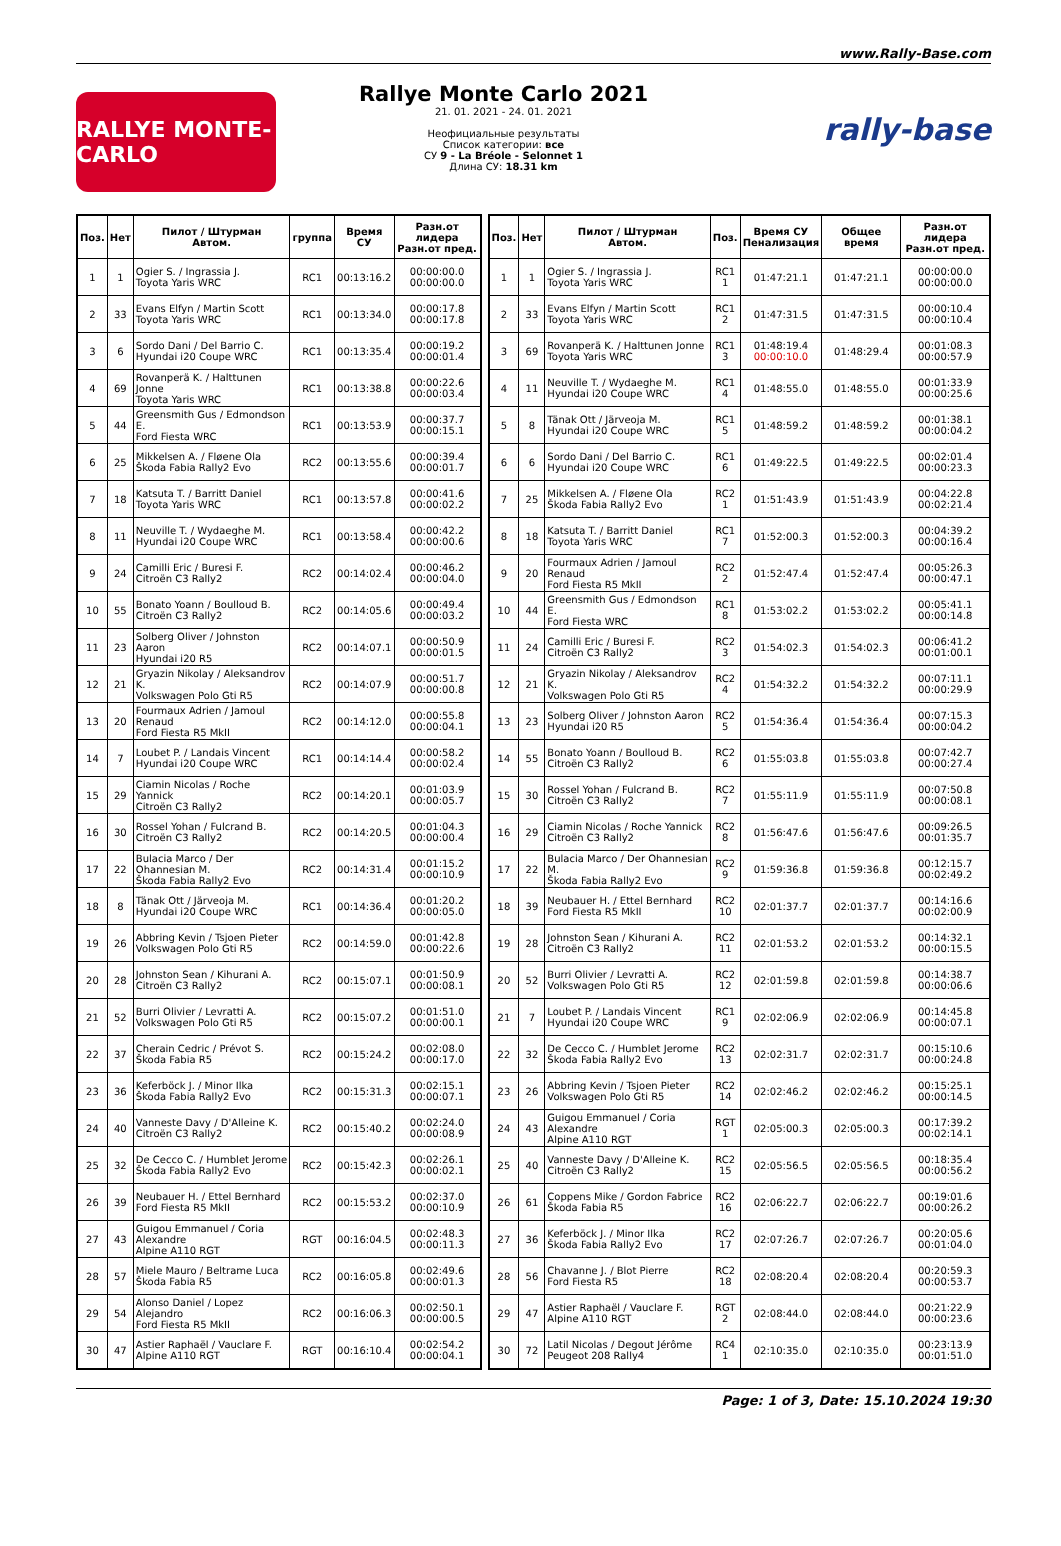www.Rally-Base.com
RALLYE MONTE-CARLO
Rallye Monte Carlo 2021
21. 01. 2021 - 24. 01. 2021
Неофициальные результаты
Список категории: все
СУ 9 - La Bréole - Selonnet 1
Длина СУ: 18.31 km
rally-base
| Поз. | Нет | Пилот / Штурман Автом. | группа | Время СУ | Разн.от лидера Разн.от пред. |
| --- | --- | --- | --- | --- | --- |
| 1 | 1 | Ogier S. / Ingrassia J. Toyota Yaris WRC | RC1 | 00:13:16.2 | 00:00:00.0 00:00:00.0 |
| 2 | 33 | Evans Elfyn / Martin Scott Toyota Yaris WRC | RC1 | 00:13:34.0 | 00:00:17.8 00:00:17.8 |
| 3 | 6 | Sordo Dani / Del Barrio C. Hyundai i20 Coupe WRC | RC1 | 00:13:35.4 | 00:00:19.2 00:00:01.4 |
| 4 | 69 | Rovanperä K. / Halttunen Jonne Toyota Yaris WRC | RC1 | 00:13:38.8 | 00:00:22.6 00:00:03.4 |
| 5 | 44 | Greensmith Gus / Edmondson E. Ford Fiesta WRC | RC1 | 00:13:53.9 | 00:00:37.7 00:00:15.1 |
| 6 | 25 | Mikkelsen A. / Fløene Ola Škoda Fabia Rally2 Evo | RC2 | 00:13:55.6 | 00:00:39.4 00:00:01.7 |
| 7 | 18 | Katsuta T. / Barritt Daniel Toyota Yaris WRC | RC1 | 00:13:57.8 | 00:00:41.6 00:00:02.2 |
| 8 | 11 | Neuville T. / Wydaeghe M. Hyundai i20 Coupe WRC | RC1 | 00:13:58.4 | 00:00:42.2 00:00:00.6 |
| 9 | 24 | Camilli Eric / Buresi F. Citroën C3 Rally2 | RC2 | 00:14:02.4 | 00:00:46.2 00:00:04.0 |
| 10 | 55 | Bonato Yoann / Boulloud B. Citroën C3 Rally2 | RC2 | 00:14:05.6 | 00:00:49.4 00:00:03.2 |
| 11 | 23 | Solberg Oliver / Johnston Aaron Hyundai i20 R5 | RC2 | 00:14:07.1 | 00:00:50.9 00:00:01.5 |
| 12 | 21 | Gryazin Nikolay / Aleksandrov K. Volkswagen Polo Gti R5 | RC2 | 00:14:07.9 | 00:00:51.7 00:00:00.8 |
| 13 | 20 | Fourmaux Adrien / Jamoul Renaud Ford Fiesta R5 MkII | RC2 | 00:14:12.0 | 00:00:55.8 00:00:04.1 |
| 14 | 7 | Loubet P. / Landais Vincent Hyundai i20 Coupe WRC | RC1 | 00:14:14.4 | 00:00:58.2 00:00:02.4 |
| 15 | 29 | Ciamin Nicolas / Roche Yannick Citroën C3 Rally2 | RC2 | 00:14:20.1 | 00:01:03.9 00:00:05.7 |
| 16 | 30 | Rossel Yohan / Fulcrand B. Citroën C3 Rally2 | RC2 | 00:14:20.5 | 00:01:04.3 00:00:00.4 |
| 17 | 22 | Bulacia Marco / Der Ohannesian M. Škoda Fabia Rally2 Evo | RC2 | 00:14:31.4 | 00:01:15.2 00:00:10.9 |
| 18 | 8 | Tänak Ott / Järveoja M. Hyundai i20 Coupe WRC | RC1 | 00:14:36.4 | 00:01:20.2 00:00:05.0 |
| 19 | 26 | Abbring Kevin / Tsjoen Pieter Volkswagen Polo Gti R5 | RC2 | 00:14:59.0 | 00:01:42.8 00:00:22.6 |
| 20 | 28 | Johnston Sean / Kihurani A. Citroën C3 Rally2 | RC2 | 00:15:07.1 | 00:01:50.9 00:00:08.1 |
| 21 | 52 | Burri Olivier / Levratti A. Volkswagen Polo Gti R5 | RC2 | 00:15:07.2 | 00:01:51.0 00:00:00.1 |
| 22 | 37 | Cherain Cedric / Prévot S. Škoda Fabia R5 | RC2 | 00:15:24.2 | 00:02:08.0 00:00:17.0 |
| 23 | 36 | Keferböck J. / Minor Ilka Škoda Fabia Rally2 Evo | RC2 | 00:15:31.3 | 00:02:15.1 00:00:07.1 |
| 24 | 40 | Vanneste Davy / D'Alleine K. Citroën C3 Rally2 | RC2 | 00:15:40.2 | 00:02:24.0 00:00:08.9 |
| 25 | 32 | De Cecco C. / Humblet Jerome Škoda Fabia Rally2 Evo | RC2 | 00:15:42.3 | 00:02:26.1 00:00:02.1 |
| 26 | 39 | Neubauer H. / Ettel Bernhard Ford Fiesta R5 MkII | RC2 | 00:15:53.2 | 00:02:37.0 00:00:10.9 |
| 27 | 43 | Guigou Emmanuel / Coria Alexandre Alpine A110 RGT | RGT | 00:16:04.5 | 00:02:48.3 00:00:11.3 |
| 28 | 57 | Miele Mauro / Beltrame Luca Škoda Fabia R5 | RC2 | 00:16:05.8 | 00:02:49.6 00:00:01.3 |
| 29 | 54 | Alonso Daniel / Lopez Alejandro Ford Fiesta R5 MkII | RC2 | 00:16:06.3 | 00:02:50.1 00:00:00.5 |
| 30 | 47 | Astier Raphaël / Vauclare F. Alpine A110 RGT | RGT | 00:16:10.4 | 00:02:54.2 00:00:04.1 |
| Поз. | Нет | Пилот / Штурман Автом. | Поз. | Время СУ Пенализация | Общее время | Разн.от лидера Разн.от пред. |
| --- | --- | --- | --- | --- | --- | --- |
| 1 | 1 | Ogier S. / Ingrassia J. Toyota Yaris WRC | RC1 1 | 01:47:21.1 | 01:47:21.1 | 00:00:00.0 00:00:00.0 |
| 2 | 33 | Evans Elfyn / Martin Scott Toyota Yaris WRC | RC1 2 | 01:47:31.5 | 01:47:31.5 | 00:00:10.4 00:00:10.4 |
| 3 | 69 | Rovanperä K. / Halttunen Jonne Toyota Yaris WRC | RC1 3 | 01:48:19.4 00:00:10.0 | 01:48:29.4 | 00:01:08.3 00:00:57.9 |
| 4 | 11 | Neuville T. / Wydaeghe M. Hyundai i20 Coupe WRC | RC1 4 | 01:48:55.0 | 01:48:55.0 | 00:01:33.9 00:00:25.6 |
| 5 | 8 | Tänak Ott / Järveoja M. Hyundai i20 Coupe WRC | RC1 5 | 01:48:59.2 | 01:48:59.2 | 00:01:38.1 00:00:04.2 |
| 6 | 6 | Sordo Dani / Del Barrio C. Hyundai i20 Coupe WRC | RC1 6 | 01:49:22.5 | 01:49:22.5 | 00:02:01.4 00:00:23.3 |
| 7 | 25 | Mikkelsen A. / Fløene Ola Škoda Fabia Rally2 Evo | RC2 1 | 01:51:43.9 | 01:51:43.9 | 00:04:22.8 00:02:21.4 |
| 8 | 18 | Katsuta T. / Barritt Daniel Toyota Yaris WRC | RC1 7 | 01:52:00.3 | 01:52:00.3 | 00:04:39.2 00:00:16.4 |
| 9 | 20 | Fourmaux Adrien / Jamoul Renaud Ford Fiesta R5 MkII | RC2 2 | 01:52:47.4 | 01:52:47.4 | 00:05:26.3 00:00:47.1 |
| 10 | 44 | Greensmith Gus / Edmondson E. Ford Fiesta WRC | RC1 8 | 01:53:02.2 | 01:53:02.2 | 00:05:41.1 00:00:14.8 |
| 11 | 24 | Camilli Eric / Buresi F. Citroën C3 Rally2 | RC2 3 | 01:54:02.3 | 01:54:02.3 | 00:06:41.2 00:01:00.1 |
| 12 | 21 | Gryazin Nikolay / Aleksandrov K. Volkswagen Polo Gti R5 | RC2 4 | 01:54:32.2 | 01:54:32.2 | 00:07:11.1 00:00:29.9 |
| 13 | 23 | Solberg Oliver / Johnston Aaron Hyundai i20 R5 | RC2 5 | 01:54:36.4 | 01:54:36.4 | 00:07:15.3 00:00:04.2 |
| 14 | 55 | Bonato Yoann / Boulloud B. Citroën C3 Rally2 | RC2 6 | 01:55:03.8 | 01:55:03.8 | 00:07:42.7 00:00:27.4 |
| 15 | 30 | Rossel Yohan / Fulcrand B. Citroën C3 Rally2 | RC2 7 | 01:55:11.9 | 01:55:11.9 | 00:07:50.8 00:00:08.1 |
| 16 | 29 | Ciamin Nicolas / Roche Yannick Citroën C3 Rally2 | RC2 8 | 01:56:47.6 | 01:56:47.6 | 00:09:26.5 00:01:35.7 |
| 17 | 22 | Bulacia Marco / Der Ohannesian M. Škoda Fabia Rally2 Evo | RC2 9 | 01:59:36.8 | 01:59:36.8 | 00:12:15.7 00:02:49.2 |
| 18 | 39 | Neubauer H. / Ettel Bernhard Ford Fiesta R5 MkII | RC2 10 | 02:01:37.7 | 02:01:37.7 | 00:14:16.6 00:02:00.9 |
| 19 | 28 | Johnston Sean / Kihurani A. Citroën C3 Rally2 | RC2 11 | 02:01:53.2 | 02:01:53.2 | 00:14:32.1 00:00:15.5 |
| 20 | 52 | Burri Olivier / Levratti A. Volkswagen Polo Gti R5 | RC2 12 | 02:01:59.8 | 02:01:59.8 | 00:14:38.7 00:00:06.6 |
| 21 | 7 | Loubet P. / Landais Vincent Hyundai i20 Coupe WRC | RC1 9 | 02:02:06.9 | 02:02:06.9 | 00:14:45.8 00:00:07.1 |
| 22 | 32 | De Cecco C. / Humblet Jerome Škoda Fabia Rally2 Evo | RC2 13 | 02:02:31.7 | 02:02:31.7 | 00:15:10.6 00:00:24.8 |
| 23 | 26 | Abbring Kevin / Tsjoen Pieter Volkswagen Polo Gti R5 | RC2 14 | 02:02:46.2 | 02:02:46.2 | 00:15:25.1 00:00:14.5 |
| 24 | 43 | Guigou Emmanuel / Coria Alexandre Alpine A110 RGT | RGT 1 | 02:05:00.3 | 02:05:00.3 | 00:17:39.2 00:02:14.1 |
| 25 | 40 | Vanneste Davy / D'Alleine K. Citroën C3 Rally2 | RC2 15 | 02:05:56.5 | 02:05:56.5 | 00:18:35.4 00:00:56.2 |
| 26 | 61 | Coppens Mike / Gordon Fabrice Škoda Fabia R5 | RC2 16 | 02:06:22.7 | 02:06:22.7 | 00:19:01.6 00:00:26.2 |
| 27 | 36 | Keferböck J. / Minor Ilka Škoda Fabia Rally2 Evo | RC2 17 | 02:07:26.7 | 02:07:26.7 | 00:20:05.6 00:01:04.0 |
| 28 | 56 | Chavanne J. / Blot Pierre Ford Fiesta R5 | RC2 18 | 02:08:20.4 | 02:08:20.4 | 00:20:59.3 00:00:53.7 |
| 29 | 47 | Astier Raphaël / Vauclare F. Alpine A110 RGT | RGT 2 | 02:08:44.0 | 02:08:44.0 | 00:21:22.9 00:00:23.6 |
| 30 | 72 | Latil Nicolas / Degout Jérôme Peugeot 208 Rally4 | RC4 1 | 02:10:35.0 | 02:10:35.0 | 00:23:13.9 00:01:51.0 |
Page: 1 of 3, Date: 15.10.2024 19:30